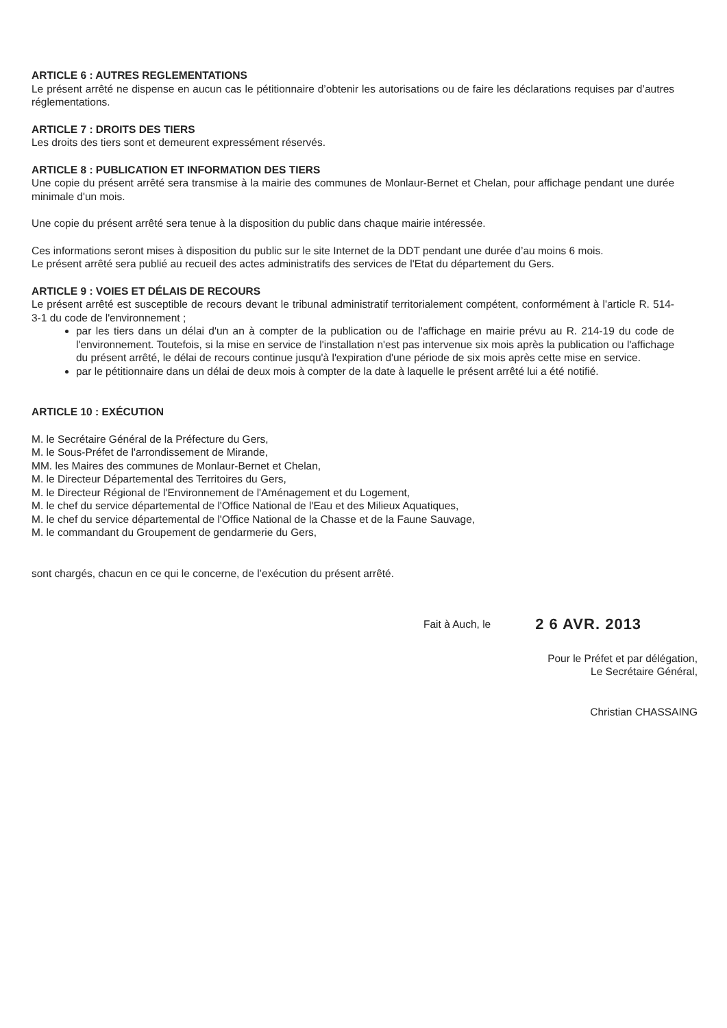ARTICLE 6 : AUTRES REGLEMENTATIONS
Le présent arrêté ne dispense en aucun cas le pétitionnaire d’obtenir les autorisations ou de faire les déclarations requises par d’autres réglementations.
ARTICLE 7 : DROITS DES TIERS
Les droits des tiers sont et demeurent expressément réservés.
ARTICLE 8 : PUBLICATION ET INFORMATION DES TIERS
Une copie du présent arrêté sera transmise à la mairie des communes de Monlaur-Bernet et Chelan, pour affichage pendant une durée minimale d'un mois.
Une copie du présent arrêté sera tenue à la disposition du public dans chaque mairie intéressée.
Ces informations seront mises à disposition du public sur le site Internet de la DDT pendant une durée d’au moins 6 mois.
Le présent arrêté sera publié au recueil des actes administratifs des services de l'Etat du département du Gers.
ARTICLE 9 : VOIES ET DÉLAIS DE RECOURS
Le présent arrêté est susceptible de recours devant le tribunal administratif territorialement compétent, conformément à l'article R. 514-3-1 du code de l'environnement ;
par les tiers dans un délai d'un an à compter de la publication ou de l'affichage en mairie prévu au R. 214-19 du code de l'environnement. Toutefois, si la mise en service de l'installation n'est pas intervenue six mois après la publication ou l'affichage du présent arrêté, le délai de recours continue jusqu'à l'expiration d'une période de six mois après cette mise en service.
par le pétitionnaire dans un délai de deux mois à compter de la date à laquelle le présent arrêté lui a été notifié.
ARTICLE 10 : EXÉCUTION
M. le Secrétaire Général de la Préfecture du Gers,
M. le Sous-Préfet de l'arrondissement de Mirande,
MM. les Maires des communes de Monlaur-Bernet et Chelan,
M. le Directeur Départemental des Territoires du Gers,
M. le Directeur Régional de l'Environnement de l'Aménagement et du Logement,
M. le chef du service départemental de l'Office National de l'Eau et des Milieux Aquatiques,
M. le chef du service départemental de l'Office National de la Chasse et de la Faune Sauvage,
M. le commandant du Groupement de gendarmerie du Gers,
sont chargés, chacun en ce qui le concerne, de l’exécution du présent arrêté.
Fait à Auch, le 2 6 AVR. 2013
Pour le Préfet et par délégation,
Le Secrétaire Général,
Christian CHASSAING